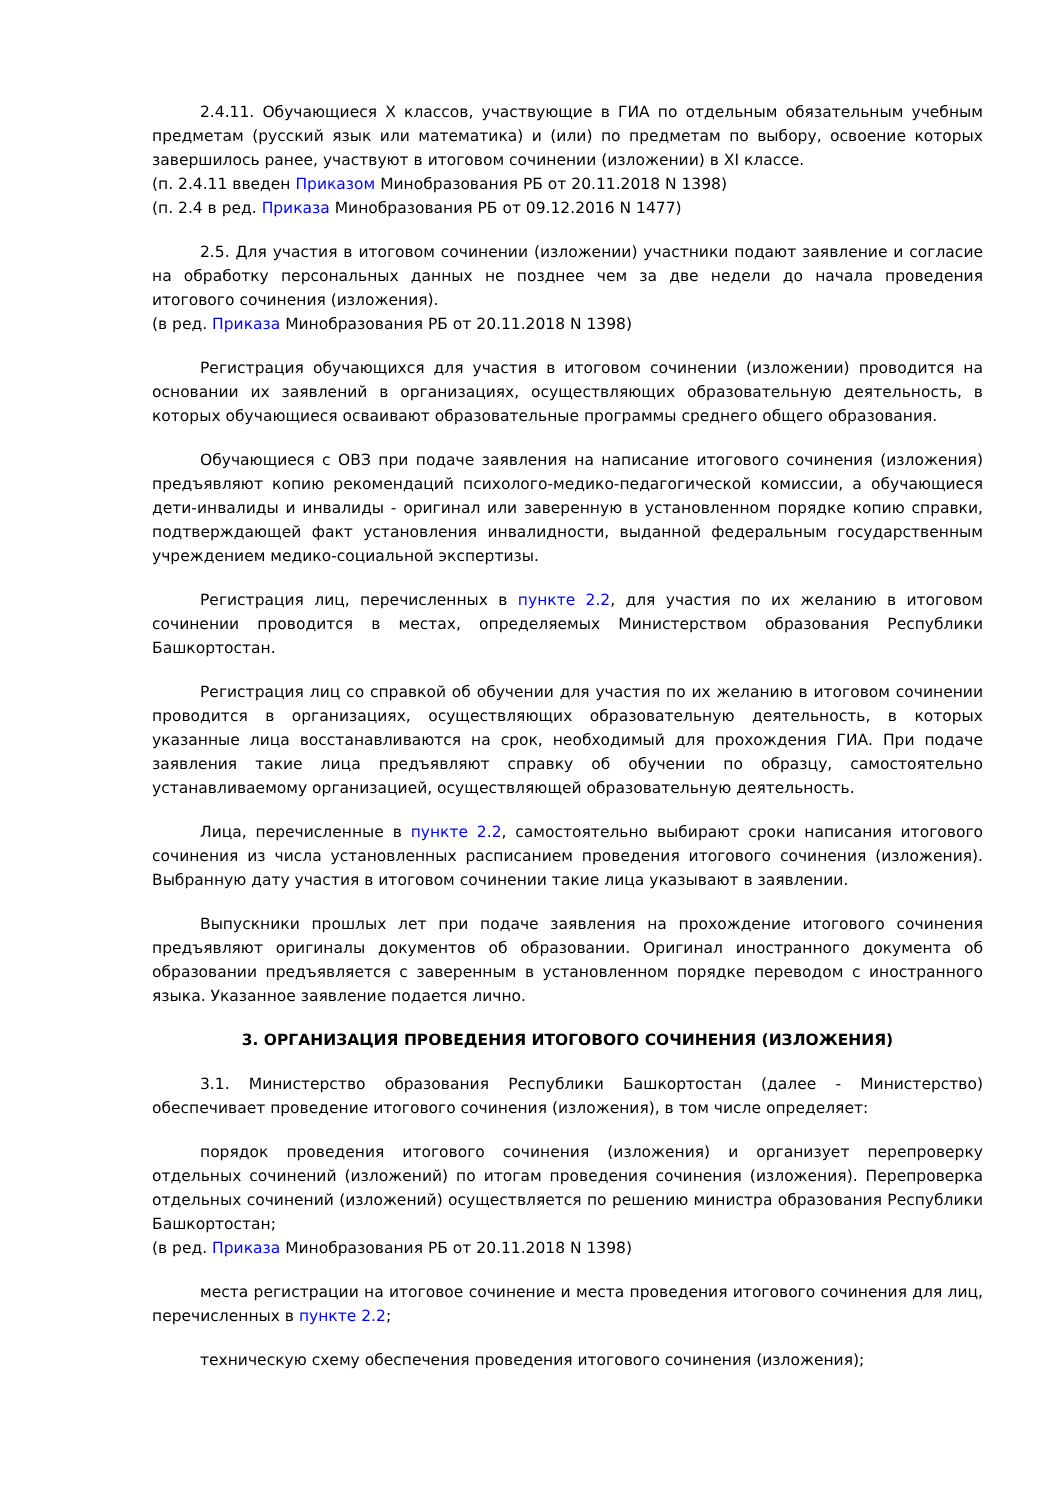2.4.11. Обучающиеся X классов, участвующие в ГИА по отдельным обязательным учебным предметам (русский язык или математика) и (или) по предметам по выбору, освоение которых завершилось ранее, участвуют в итоговом сочинении (изложении) в XI классе.
(п. 2.4.11 введен Приказом Минобразования РБ от 20.11.2018 N 1398)
(п. 2.4 в ред. Приказа Минобразования РБ от 09.12.2016 N 1477)
2.5. Для участия в итоговом сочинении (изложении) участники подают заявление и согласие на обработку персональных данных не позднее чем за две недели до начала проведения итогового сочинения (изложения).
(в ред. Приказа Минобразования РБ от 20.11.2018 N 1398)
Регистрация обучающихся для участия в итоговом сочинении (изложении) проводится на основании их заявлений в организациях, осуществляющих образовательную деятельность, в которых обучающиеся осваивают образовательные программы среднего общего образования.
Обучающиеся с ОВЗ при подаче заявления на написание итогового сочинения (изложения) предъявляют копию рекомендаций психолого-медико-педагогической комиссии, а обучающиеся дети-инвалиды и инвалиды - оригинал или заверенную в установленном порядке копию справки, подтверждающей факт установления инвалидности, выданной федеральным государственным учреждением медико-социальной экспертизы.
Регистрация лиц, перечисленных в пункте 2.2, для участия по их желанию в итоговом сочинении проводится в местах, определяемых Министерством образования Республики Башкортостан.
Регистрация лиц со справкой об обучении для участия по их желанию в итоговом сочинении проводится в организациях, осуществляющих образовательную деятельность, в которых указанные лица восстанавливаются на срок, необходимый для прохождения ГИА. При подаче заявления такие лица предъявляют справку об обучении по образцу, самостоятельно устанавливаемому организацией, осуществляющей образовательную деятельность.
Лица, перечисленные в пункте 2.2, самостоятельно выбирают сроки написания итогового сочинения из числа установленных расписанием проведения итогового сочинения (изложения). Выбранную дату участия в итоговом сочинении такие лица указывают в заявлении.
Выпускники прошлых лет при подаче заявления на прохождение итогового сочинения предъявляют оригиналы документов об образовании. Оригинал иностранного документа об образовании предъявляется с заверенным в установленном порядке переводом с иностранного языка. Указанное заявление подается лично.
3. ОРГАНИЗАЦИЯ ПРОВЕДЕНИЯ ИТОГОВОГО СОЧИНЕНИЯ (ИЗЛОЖЕНИЯ)
3.1. Министерство образования Республики Башкортостан (далее - Министерство) обеспечивает проведение итогового сочинения (изложения), в том числе определяет:
порядок проведения итогового сочинения (изложения) и организует перепроверку отдельных сочинений (изложений) по итогам проведения сочинения (изложения). Перепроверка отдельных сочинений (изложений) осуществляется по решению министра образования Республики Башкортостан;
(в ред. Приказа Минобразования РБ от 20.11.2018 N 1398)
места регистрации на итоговое сочинение и места проведения итогового сочинения для лиц, перечисленных в пункте 2.2;
техническую схему обеспечения проведения итогового сочинения (изложения);